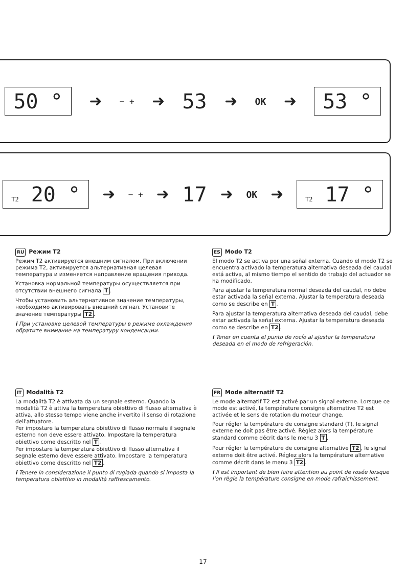50 ° ➜ − + ➜ 53 ➜ OK ➜ 53 °
T2 20 ° ➜ − + ➜ 17 ➜ OK ➜ T2 17 °
RU Режим T2
Режим T2 активируется внешним сигналом. При включении режима T2, активируется альтернативная целевая температура и изменяется направление вращения привода.
Установка нормальной температуры осуществляется при отсутствии внешнего сигнала T.
Чтобы установить альтернативное значение температуры, необходимо активировать внешний сигнал. Установите значение температуры T2.
i При установке целевой температуры в режиме охлаждения обратите внимание на температуру конденсации.
ES Modo T2
El modo T2 se activa por una señal externa. Cuando el modo T2 se encuentra activado la temperatura alternativa deseada del caudal está activa, al mismo tiempo el sentido de trabajo del actuador se ha modificado.
Para ajustar la temperatura normal deseada del caudal, no debe estar activada la señal externa. Ajustar la temperatura deseada como se describe en T.
Para ajustar la temperatura alternativa deseada del caudal, debe estar activada la señal externa. Ajustar la temperatura deseada como se describe en T2.
i Tener en cuenta el punto de rocío al ajustar la temperatura deseada en el modo de refrigeración.
IT Modalità T2
La modalità T2 è attivata da un segnale esterno. Quando la modalità T2 è attiva la temperatura obiettivo di flusso alternativa è attiva, allo stesso tempo viene anche invertito il senso di rotazione dell'attuatore.
Per impostare la temperatura obiettivo di flusso normale il segnale esterno non deve essere attivato. Impostare la temperatura obiettivo come descritto nel T.
Per impostare la temperatura obiettivo di flusso alternativa il segnale esterno deve essere attivato. Impostare la temperatura obiettivo come descritto nel T2.
i Tenere in considerazione il punto di rugiada quando si imposta la temperatura obiettivo in modalità raffrescamento.
FR Mode alternatif T2
Le mode alternatif T2 est activé par un signal externe. Lorsque ce mode est activé, la température consigne alternative T2 est activée et le sens de rotation du moteur change.
Pour régler la température de consigne standard (T), le signal externe ne doit pas être activé. Réglez alors la température standard comme décrit dans le menu 3 T.
Pour régler la température de consigne alternative T2, le signal externe doit être activé. Réglez alors la température alternative comme décrit dans le menu 3 T2.
i Il est important de bien faire attention au point de rosée lorsque l'on règle la température consigne en mode rafraîchissement.
17